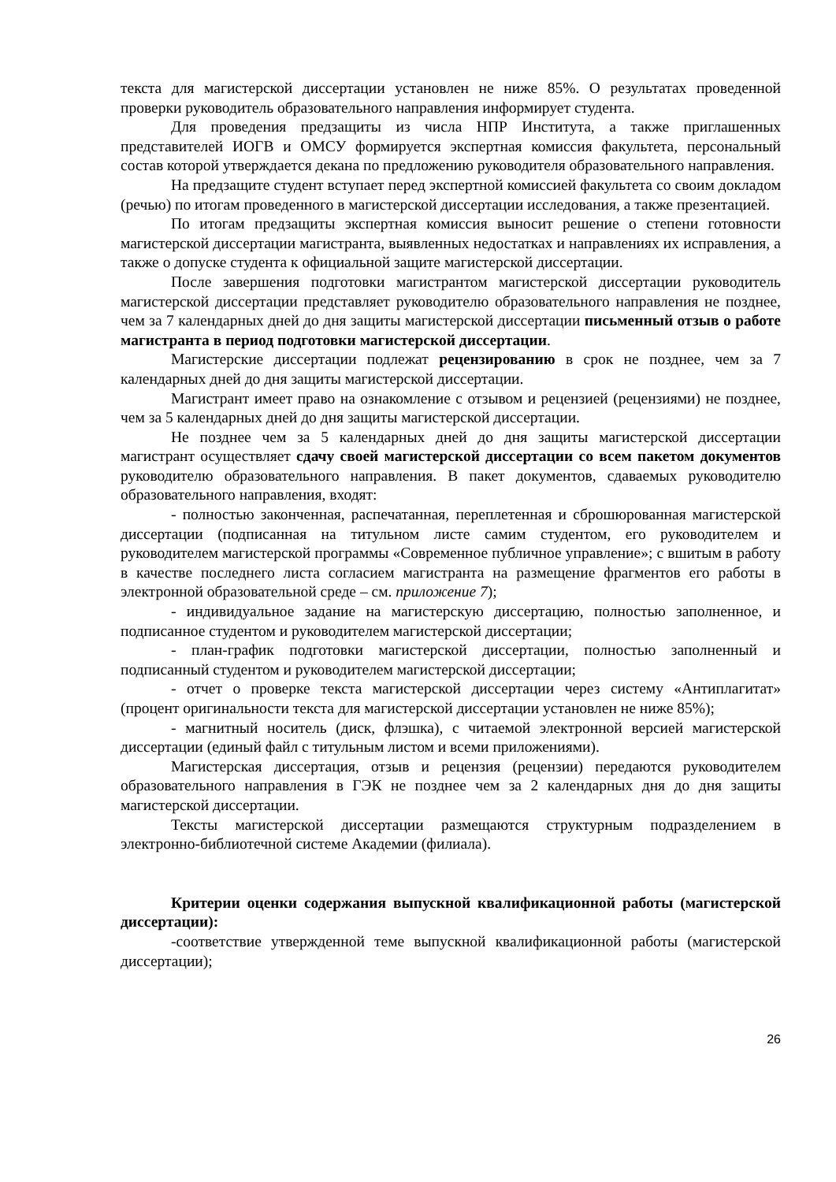текста для магистерской диссертации установлен не ниже 85%. О результатах проведенной проверки руководитель образовательного направления информирует студента.
Для проведения предзащиты из числа НПР Института, а также приглашенных представителей ИОГВ и ОМСУ формируется экспертная комиссия факультета, персональный состав которой утверждается декана по предложению руководителя образовательного направления.
На предзащите студент вступает перед экспертной комиссией факультета со своим докладом (речью) по итогам проведенного в магистерской диссертации исследования, а также презентацией.
По итогам предзащиты экспертная комиссия выносит решение о степени готовности магистерской диссертации магистранта, выявленных недостатках и направлениях их исправления, а также о допуске студента к официальной защите магистерской диссертации.
После завершения подготовки магистрантом магистерской диссертации руководитель магистерской диссертации представляет руководителю образовательного направления не позднее, чем за 7 календарных дней до дня защиты магистерской диссертации письменный отзыв о работе магистранта в период подготовки магистерской диссертации.
Магистерские диссертации подлежат рецензированию в срок не позднее, чем за 7 календарных дней до дня защиты магистерской диссертации.
Магистрант имеет право на ознакомление с отзывом и рецензией (рецензиями) не позднее, чем за 5 календарных дней до дня защиты магистерской диссертации.
Не позднее чем за 5 календарных дней до дня защиты магистерской диссертации магистрант осуществляет сдачу своей магистерской диссертации со всем пакетом документов руководителю образовательного направления. В пакет документов, сдаваемых руководителю образовательного направления, входят:
- полностью законченная, распечатанная, переплетенная и сброшюрованная магистерской диссертации (подписанная на титульном листе самим студентом, его руководителем и руководителем магистерской программы «Современное публичное управление»; с вшитым в работу в качестве последнего листа согласием магистранта на размещение фрагментов его работы в электронной образовательной среде – см. приложение 7);
- индивидуальное задание на магистерскую диссертацию, полностью заполненное, и подписанное студентом и руководителем магистерской диссертации;
- план-график подготовки магистерской диссертации, полностью заполненный и подписанный студентом и руководителем магистерской диссертации;
- отчет о проверке текста магистерской диссертации через систему «Антиплагитат» (процент оригинальности текста для магистерской диссертации установлен не ниже 85%);
- магнитный носитель (диск, флэшка), с читаемой электронной версией магистерской диссертации (единый файл с титульным листом и всеми приложениями).
Магистерская диссертация, отзыв и рецензия (рецензии) передаются руководителем образовательного направления в ГЭК не позднее чем за 2 календарных дня до дня защиты магистерской диссертации.
Тексты магистерской диссертации размещаются структурным подразделением в электронно-библиотечной системе Академии (филиала).
Критерии оценки содержания выпускной квалификационной работы (магистерской диссертации):
-соответствие утвержденной теме выпускной квалификационной работы (магистерской диссертации);
26